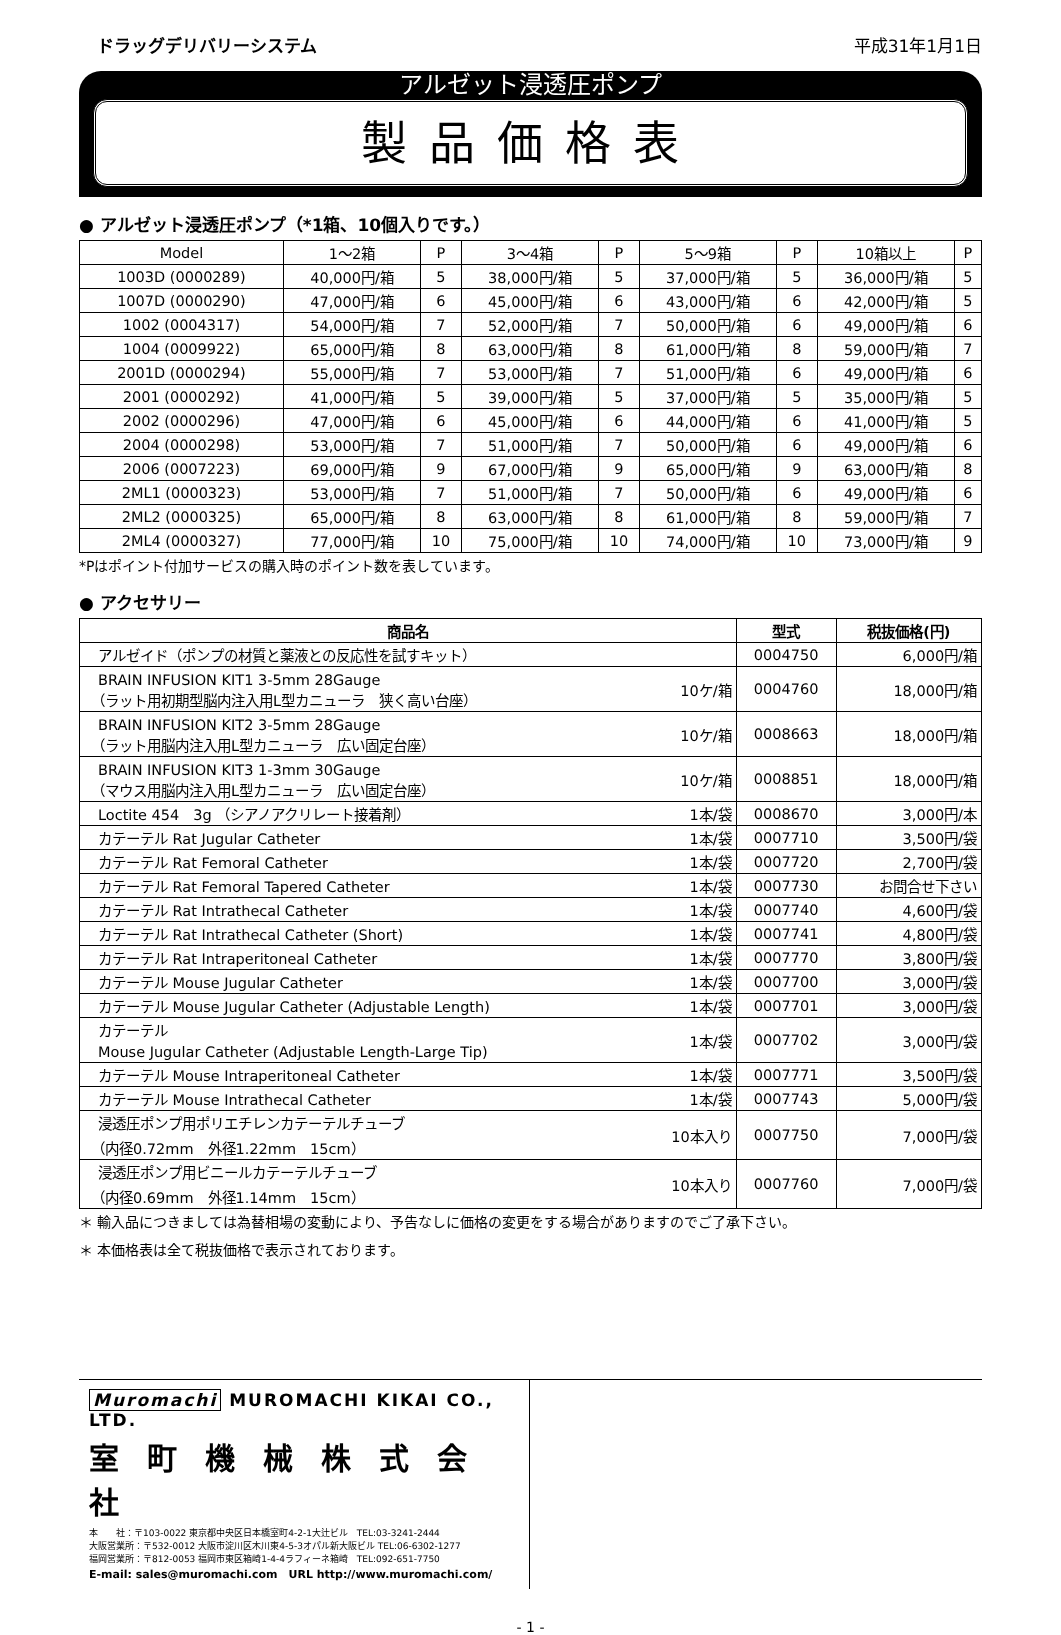ドラッグデリバリーシステム 平成31年1月1日
アルゼット浸透圧ポンプ
製品価格表
● アルゼット浸透圧ポンプ（*1箱、10個入りです。）
| Model | 1〜2箱 | P | 3〜4箱 | P | 5〜9箱 | P | 10箱以上 | P |
| --- | --- | --- | --- | --- | --- | --- | --- | --- |
| 1003D (0000289) | 40,000円/箱 | 5 | 38,000円/箱 | 5 | 37,000円/箱 | 5 | 36,000円/箱 | 5 |
| 1007D (0000290) | 47,000円/箱 | 6 | 45,000円/箱 | 6 | 43,000円/箱 | 6 | 42,000円/箱 | 5 |
| 1002 (0004317) | 54,000円/箱 | 7 | 52,000円/箱 | 7 | 50,000円/箱 | 6 | 49,000円/箱 | 6 |
| 1004 (0009922) | 65,000円/箱 | 8 | 63,000円/箱 | 8 | 61,000円/箱 | 8 | 59,000円/箱 | 7 |
| 2001D (0000294) | 55,000円/箱 | 7 | 53,000円/箱 | 7 | 51,000円/箱 | 6 | 49,000円/箱 | 6 |
| 2001 (0000292) | 41,000円/箱 | 5 | 39,000円/箱 | 5 | 37,000円/箱 | 5 | 35,000円/箱 | 5 |
| 2002 (0000296) | 47,000円/箱 | 6 | 45,000円/箱 | 6 | 44,000円/箱 | 6 | 41,000円/箱 | 5 |
| 2004 (0000298) | 53,000円/箱 | 7 | 51,000円/箱 | 7 | 50,000円/箱 | 6 | 49,000円/箱 | 6 |
| 2006 (0007223) | 69,000円/箱 | 9 | 67,000円/箱 | 9 | 65,000円/箱 | 9 | 63,000円/箱 | 8 |
| 2ML1 (0000323) | 53,000円/箱 | 7 | 51,000円/箱 | 7 | 50,000円/箱 | 6 | 49,000円/箱 | 6 |
| 2ML2 (0000325) | 65,000円/箱 | 8 | 63,000円/箱 | 8 | 61,000円/箱 | 8 | 59,000円/箱 | 7 |
| 2ML4 (0000327) | 77,000円/箱 | 10 | 75,000円/箱 | 10 | 74,000円/箱 | 10 | 73,000円/箱 | 9 |
*Pはポイント付加サービスの購入時のポイント数を表しています。
● アクセサリー
| 商品名 | | 型式 | 税抜価格(円) |
| --- | --- | --- | --- |
| アルゼイド（ポンプの材質と薬液との反応性を試すキット） | | 0004750 | 6,000円/箱 |
| BRAIN INFUSION KIT1 3-5mm 28Gauge （ラット用初期型脳内注入用L型カニューラ 狭く高い台座） | 10ケ/箱 | 0004760 | 18,000円/箱 |
| BRAIN INFUSION KIT2 3-5mm 28Gauge （ラット用脳内注入用L型カニューラ 広い固定台座） | 10ケ/箱 | 0008663 | 18,000円/箱 |
| BRAIN INFUSION KIT3 1-3mm 30Gauge （マウス用脳内注入用L型カニューラ 広い固定台座） | 10ケ/箱 | 0008851 | 18,000円/箱 |
| Loctite 454 3g （シアノアクリレート接着剤） | 1本/袋 | 0008670 | 3,000円/本 |
| カテーテル Rat Jugular Catheter | 1本/袋 | 0007710 | 3,500円/袋 |
| カテーテル Rat Femoral Catheter | 1本/袋 | 0007720 | 2,700円/袋 |
| カテーテル Rat Femoral Tapered Catheter | 1本/袋 | 0007730 | お問合せ下さい |
| カテーテル Rat Intrathecal Catheter | 1本/袋 | 0007740 | 4,600円/袋 |
| カテーテル Rat Intrathecal Catheter (Short) | 1本/袋 | 0007741 | 4,800円/袋 |
| カテーテル Rat Intraperitoneal Catheter | 1本/袋 | 0007770 | 3,800円/袋 |
| カテーテル Mouse Jugular Catheter | 1本/袋 | 0007700 | 3,000円/袋 |
| カテーテル Mouse Jugular Catheter (Adjustable Length) | 1本/袋 | 0007701 | 3,000円/袋 |
| カテーテル Mouse Jugular Catheter (Adjustable Length-Large Tip) | 1本/袋 | 0007702 | 3,000円/袋 |
| カテーテル Mouse Intraperitoneal Catheter | 1本/袋 | 0007771 | 3,500円/袋 |
| カテーテル Mouse Intrathecal Catheter | 1本/袋 | 0007743 | 5,000円/袋 |
| 浸透圧ポンプ用ポリエチレンカテーテルチューブ （内径0.72mm 外径1.22mm 15cm） | 10本入り | 0007750 | 7,000円/袋 |
| 浸透圧ポンプ用ビニールカテーテルチューブ （内径0.69mm 外径1.14mm 15cm） | 10本入り | 0007760 | 7,000円/袋 |
＊ 輸入品につきましては為替相場の変動により、予告なしに価格の変更をする場合がありますのでご了承下さい。
＊ 本価格表は全て税抜価格で表示されております。
Muromachi MUROMACHI KIKAI CO., LTD.
室町機械株式会社
本　　社：〒103-0022 東京都中央区日本橋室町4-2-1大辻ビル　TEL:03-3241-2444
大阪営業所：〒532-0012 大阪市淀川区木川東4-5-3オパル新大阪ビル TEL:06-6302-1277
福岡営業所：〒812-0053 福岡市東区箱崎1-4-4ラフィーネ箱崎　TEL:092-651-7750
E-mail: sales@muromachi.com　URL http://www.muromachi.com/
- 1 -